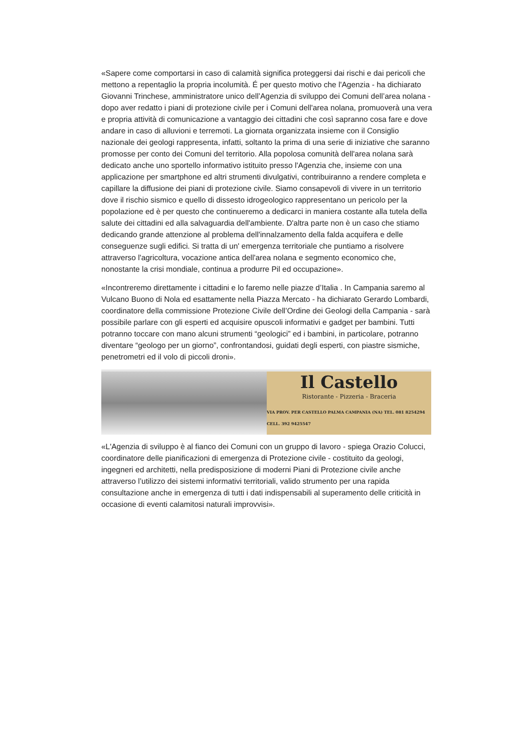«Sapere come comportarsi in caso di calamità significa proteggersi dai rischi e dai pericoli che mettono a repentaglio la propria incolumità. É per questo motivo che l'Agenzia - ha dichiarato Giovanni Trinchese, amministratore unico dell’Agenzia di sviluppo dei Comuni dell’area nolana - dopo aver redatto i piani di protezione civile per i Comuni dell'area nolana, promuoverà una vera e propria attività di comunicazione a vantaggio dei cittadini che così sapranno cosa fare e dove andare in caso di alluvioni e terremoti. La giornata organizzata insieme con il Consiglio nazionale dei geologi rappresenta, infatti, soltanto la prima di una serie di iniziative che saranno promosse per conto dei Comuni del territorio. Alla popolosa comunità dell'area nolana sarà dedicato anche uno sportello informativo istituito presso l'Agenzia che, insieme con una applicazione per smartphone ed altri strumenti divulgativi, contribuiranno a rendere completa e capillare la diffusione dei piani di protezione civile. Siamo consapevoli di vivere in un territorio dove il rischio sismico e quello di dissesto idrogeologico rappresentano un pericolo per la popolazione ed è per questo che continueremo a dedicarci in maniera costante alla tutela della salute dei cittadini ed alla salvaguardia dell'ambiente. D'altra parte non è un caso che stiamo dedicando grande attenzione al problema dell'innalzamento della falda acquifera e delle conseguenze sugli edifici. Si tratta di un' emergenza territoriale che puntiamo a risolvere attraverso l'agricoltura, vocazione antica dell'area nolana e segmento economico che, nonostante la crisi mondiale, continua a produrre Pil ed occupazione».
«Incontreremo direttamente i cittadini e lo faremo nelle piazze d’Italia . In Campania saremo al Vulcano Buono di Nola ed esattamente nella Piazza Mercato - ha dichiarato Gerardo Lombardi, coordinatore della commissione Protezione Civile dell’Ordine dei Geologi della Campania - sarà possibile parlare con gli esperti ed acquisire opuscoli informativi e gadget per bambini. Tutti potranno toccare con mano alcuni strumenti “geologici” ed i bambini, in particolare, potranno diventare “geologo per un giorno”, confrontandosi, guidati degli esperti, con piastre sismiche, penetrometri ed il volo di piccoli droni».
Il Castello
Ristorante - Pizzeria - Braceria
VIA PROV. PER CASTELLO PALMA CAMPANIA (NA) TEL. 081 8254294 CELL. 392 9425547
«L'Agenzia di sviluppo è al fianco dei Comuni con un gruppo di lavoro - spiega Orazio Colucci, coordinatore delle pianificazioni di emergenza di Protezione civile - costituito da geologi, ingegneri ed architetti, nella predisposizione di moderni Piani di Protezione civile anche attraverso l’utilizzo dei sistemi informativi territoriali, valido strumento per una rapida consultazione anche in emergenza di tutti i dati indispensabili al superamento delle criticità in occasione di eventi calamitosi naturali improvvisi».